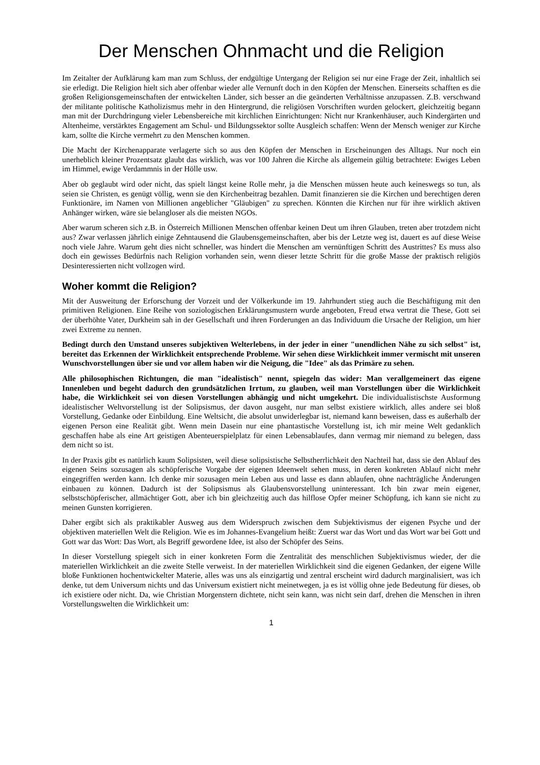Der Menschen Ohnmacht und die Religion
Im Zeitalter der Aufklärung kam man zum Schluss, der endgültige Untergang der Religion sei nur eine Frage der Zeit, inhaltlich sei sie erledigt. Die Religion hielt sich aber offenbar wieder alle Vernunft doch in den Köpfen der Menschen. Einerseits schafften es die großen Religionsgemeinschaften der entwickelten Länder, sich besser an die geänderten Verhältnisse anzupassen. Z.B. verschwand der militante politische Katholizismus mehr in den Hintergrund, die religiösen Vorschriften wurden gelockert, gleichzeitig begann man mit der Durchdringung vieler Lebensbereiche mit kirchlichen Einrichtungen: Nicht nur Krankenhäuser, auch Kindergärten und Altenheime, verstärktes Engagement am Schul- und Bildungssektor sollte Ausgleich schaffen: Wenn der Mensch weniger zur Kirche kam, sollte die Kirche vermehrt zu den Menschen kommen.
Die Macht der Kirchenapparate verlagerte sich so aus den Köpfen der Menschen in Erscheinungen des Alltags. Nur noch ein unerheblich kleiner Prozentsatz glaubt das wirklich, was vor 100 Jahren die Kirche als allgemein gültig betrachtete: Ewiges Leben im Himmel, ewige Verdammnis in der Hölle usw.
Aber ob geglaubt wird oder nicht, das spielt längst keine Rolle mehr, ja die Menschen müssen heute auch keineswegs so tun, als seien sie Christen, es genügt völlig, wenn sie den Kirchenbeitrag bezahlen. Damit finanzieren sie die Kirchen und berechtigen deren Funktionäre, im Namen von Millionen angeblicher "Gläubigen" zu sprechen. Könnten die Kirchen nur für ihre wirklich aktiven Anhänger wirken, wäre sie belangloser als die meisten NGOs.
Aber warum scheren sich z.B. in Österreich Millionen Menschen offenbar keinen Deut um ihren Glauben, treten aber trotzdem nicht aus? Zwar verlassen jährlich einige Zehntausend die Glaubensgemeinschaften, aber bis der Letzte weg ist, dauert es auf diese Weise noch viele Jahre. Warum geht dies nicht schneller, was hindert die Menschen am vernünftigen Schritt des Austrittes? Es muss also doch ein gewisses Bedürfnis nach Religion vorhanden sein, wenn dieser letzte Schritt für die große Masse der praktisch religiös Desinteressierten nicht vollzogen wird.
Woher kommt die Religion?
Mit der Ausweitung der Erforschung der Vorzeit und der Völkerkunde im 19. Jahrhundert stieg auch die Beschäftigung mit den primitiven Religionen. Eine Reihe von soziologischen Erklärungsmustern wurde angeboten, Freud etwa vertrat die These, Gott sei der überhöhte Vater, Durkheim sah in der Gesellschaft und ihren Forderungen an das Individuum die Ursache der Religion, um hier zwei Extreme zu nennen.
Bedingt durch den Umstand unseres subjektiven Welterlebens, in der jeder in einer "unendlichen Nähe zu sich selbst" ist, bereitet das Erkennen der Wirklichkeit entsprechende Probleme. Wir sehen diese Wirklichkeit immer vermischt mit unseren Wunschvorstellungen über sie und vor allem haben wir die Neigung, die "Idee" als das Primäre zu sehen.
Alle philosophischen Richtungen, die man "idealistisch" nennt, spiegeln das wider: Man verallgemeinert das eigene Innenleben und begeht dadurch den grundsätzlichen Irrtum, zu glauben, weil man Vorstellungen über die Wirklichkeit habe, die Wirklichkeit sei von diesen Vorstellungen abhängig und nicht umgekehrt. Die individualistischste Ausformung idealistischer Weltvorstellung ist der Solipsismus, der davon ausgeht, nur man selbst existiere wirklich, alles andere sei bloß Vorstellung, Gedanke oder Einbildung. Eine Weltsicht, die absolut unwiderlegbar ist, niemand kann beweisen, dass es außerhalb der eigenen Person eine Realität gibt. Wenn mein Dasein nur eine phantastische Vorstellung ist, ich mir meine Welt gedanklich geschaffen habe als eine Art geistigen Abenteuerspielplatz für einen Lebensablaufes, dann vermag mir niemand zu belegen, dass dem nicht so ist.
In der Praxis gibt es natürlich kaum Solipsisten, weil diese solipsistische Selbstherrlichkeit den Nachteil hat, dass sie den Ablauf des eigenen Seins sozusagen als schöpferische Vorgabe der eigenen Ideenwelt sehen muss, in deren konkreten Ablauf nicht mehr eingegriffen werden kann. Ich denke mir sozusagen mein Leben aus und lasse es dann ablaufen, ohne nachträgliche Änderungen einbauen zu können. Dadurch ist der Solipsismus als Glaubensvorstellung uninteressant. Ich bin zwar mein eigener, selbstschöpferischer, allmächtiger Gott, aber ich bin gleichzeitig auch das hilflose Opfer meiner Schöpfung, ich kann sie nicht zu meinen Gunsten korrigieren.
Daher ergibt sich als praktikabler Ausweg aus dem Widerspruch zwischen dem Subjektivismus der eigenen Psyche und der objektiven materiellen Welt die Religion. Wie es im Johannes-Evangelium heißt: Zuerst war das Wort und das Wort war bei Gott und Gott war das Wort: Das Wort, als Begriff gewordene Idee, ist also der Schöpfer des Seins.
In dieser Vorstellung spiegelt sich in einer konkreten Form die Zentralität des menschlichen Subjektivismus wieder, der die materiellen Wirklichkeit an die zweite Stelle verweist. In der materiellen Wirklichkeit sind die eigenen Gedanken, der eigene Wille bloße Funktionen hochentwickelter Materie, alles was uns als einzigartig und zentral erscheint wird dadurch marginalisiert, was ich denke, tut dem Universum nichts und das Universum existiert nicht meinetwegen, ja es ist völlig ohne jede Bedeutung für dieses, ob ich existiere oder nicht. Da, wie Christian Morgenstern dichtete, nicht sein kann, was nicht sein darf, drehen die Menschen in ihren Vorstellungswelten die Wirklichkeit um:
1